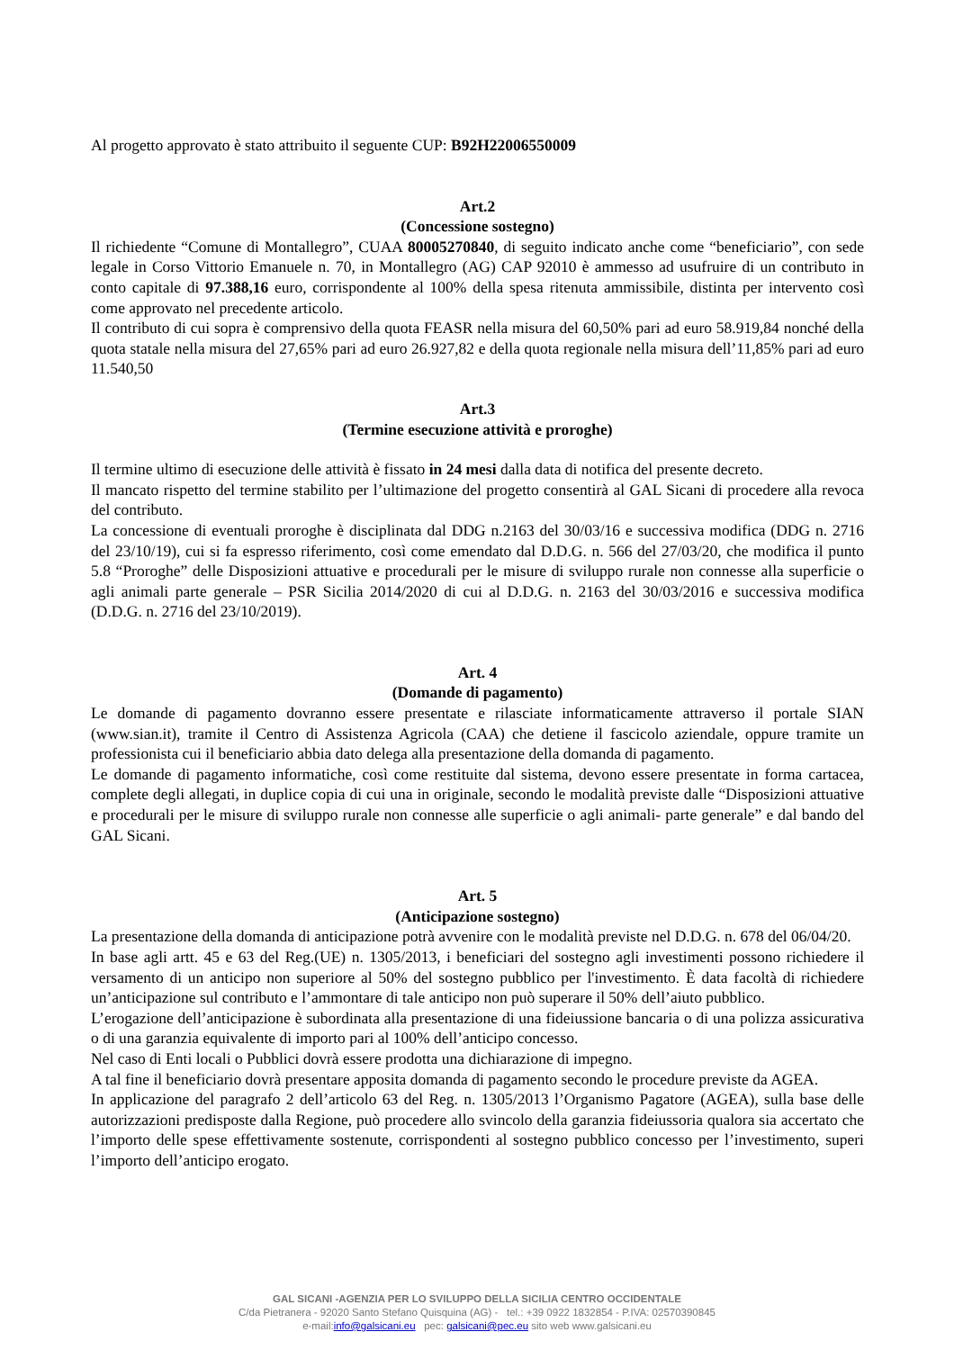Al progetto approvato è stato attribuito il seguente CUP: B92H22006550009
Art.2
(Concessione sostegno)
Il richiedente “Comune di Montallegro”, CUAA 80005270840, di seguito indicato anche come “beneficiario”, con sede legale in Corso Vittorio Emanuele n. 70, in Montallegro (AG) CAP 92010 è ammesso ad usufruire di un contributo in conto capitale di 97.388,16 euro, corrispondente al 100% della spesa ritenuta ammissibile, distinta per intervento così come approvato nel precedente articolo.
Il contributo di cui sopra è comprensivo della quota FEASR nella misura del 60,50% pari ad euro 58.919,84 nonché della quota statale nella misura del 27,65% pari ad euro 26.927,82 e della quota regionale nella misura dell’11,85% pari ad euro 11.540,50
Art.3
(Termine esecuzione attività e proroghe)
Il termine ultimo di esecuzione delle attività è fissato in 24 mesi dalla data di notifica del presente decreto.
Il mancato rispetto del termine stabilito per l’ultimazione del progetto consentirà al GAL Sicani di procedere alla revoca del contributo.
La concessione di eventuali proroghe è disciplinata dal DDG n.2163 del 30/03/16 e successiva modifica (DDG n. 2716 del 23/10/19), cui si fa espresso riferimento, così come emendato dal D.D.G. n. 566 del 27/03/20, che modifica il punto 5.8 “Proroghe” delle Disposizioni attuative e procedurali per le misure di sviluppo rurale non connesse alla superficie o agli animali parte generale – PSR Sicilia 2014/2020 di cui al D.D.G. n. 2163 del 30/03/2016 e successiva modifica (D.D.G. n. 2716 del 23/10/2019).
Art. 4
(Domande di pagamento)
Le domande di pagamento dovranno essere presentate e rilasciate informaticamente attraverso il portale SIAN (www.sian.it), tramite il Centro di Assistenza Agricola (CAA) che detiene il fascicolo aziendale, oppure tramite un professionista cui il beneficiario abbia dato delega alla presentazione della domanda di pagamento.
Le domande di pagamento informatiche, così come restituite dal sistema, devono essere presentate in forma cartacea, complete degli allegati, in duplice copia di cui una in originale, secondo le modalità previste dalle “Disposizioni attuative e procedurali per le misure di sviluppo rurale non connesse alle superficie o agli animali- parte generale” e dal bando del GAL Sicani.
Art. 5
(Anticipazione sostegno)
La presentazione della domanda di anticipazione potrà avvenire con le modalità previste nel D.D.G. n. 678 del 06/04/20.
In base agli artt. 45 e 63 del Reg.(UE) n. 1305/2013, i beneficiari del sostegno agli investimenti possono richiedere il versamento di un anticipo non superiore al 50% del sostegno pubblico per l'investimento. È data facoltà di richiedere un’anticipazione sul contributo e l’ammontare di tale anticipo non può superare il 50% dell’aiuto pubblico.
L’erogazione dell’anticipazione è subordinata alla presentazione di una fideiussione bancaria o di una polizza assicurativa o di una garanzia equivalente di importo pari al 100% dell’anticipo concesso.
Nel caso di Enti locali o Pubblici dovrà essere prodotta una dichiarazione di impegno.
A tal fine il beneficiario dovrà presentare apposita domanda di pagamento secondo le procedure previste da AGEA.
In applicazione del paragrafo 2 dell’articolo 63 del Reg. n. 1305/2013 l’Organismo Pagatore (AGEA), sulla base delle autorizzazioni predisposte dalla Regione, può procedere allo svincolo della garanzia fideiussoria qualora sia accertato che l’importo delle spese effettivamente sostenute, corrispondenti al sostegno pubblico concesso per l’investimento, superi l’importo dell’anticipo erogato.
GAL SICANI -AGENZIA PER LO SVILUPPO DELLA SICILIA CENTRO OCCIDENTALE
C/da Pietranera - 92020 Santo Stefano Quisquina (AG) - tel.: +39 0922 1832854 - P.IVA: 02570390845
e-mail:info@galsicani.eu pec: galsicani@pec.eu sito web www.galsicani.eu